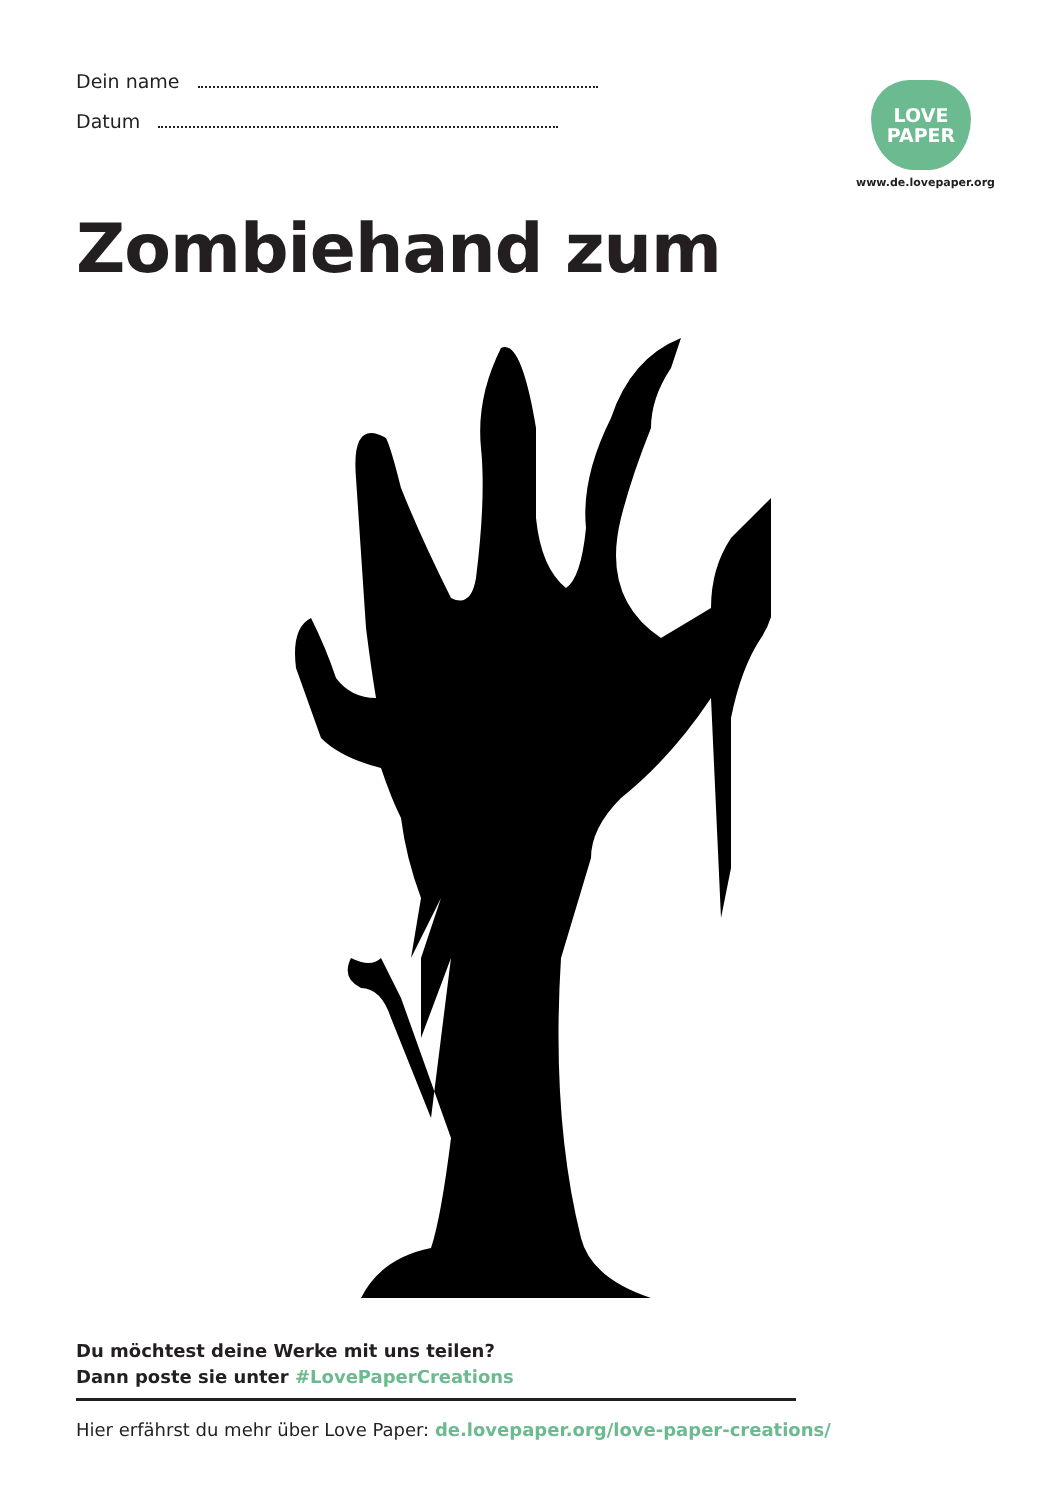Dein name
Datum
LOVE
PAPER
www.de.lovepaper.org
Zombiehand zum
Du möchtest deine Werke mit uns teilen?
Dann poste sie unter #LovePaperCreations
Hier erfährst du mehr über Love Paper: de.lovepaper.org/love-paper-creations/